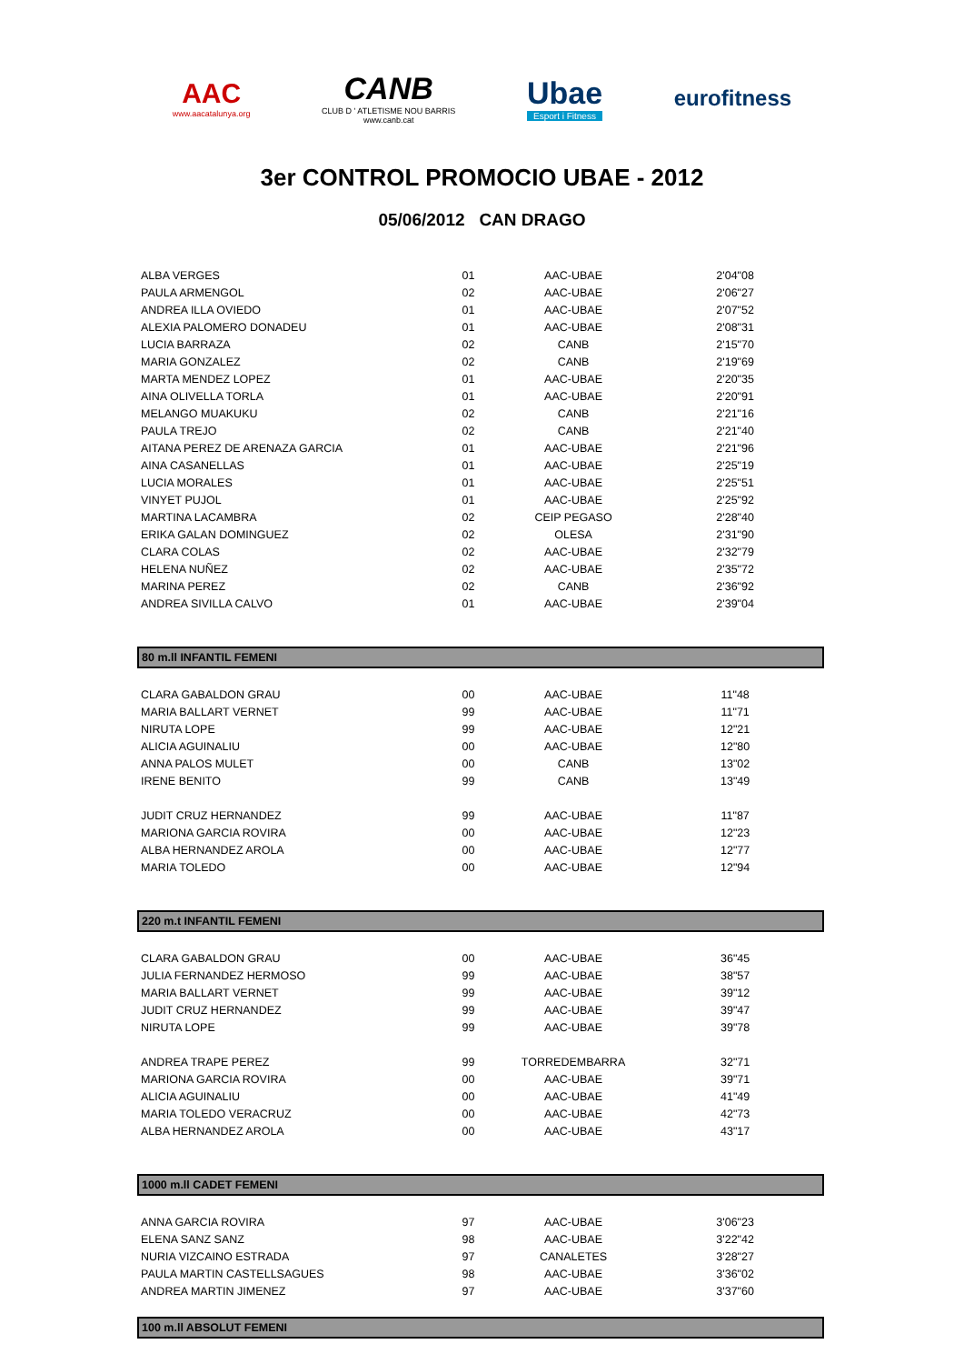AAC
www.aacatalunya.org
CANB
CLUB D ' ATLETISME NOU BARRIS
www.canb.cat
Ubae
Esport i Fitness
eurofitness
3er CONTROL PROMOCIO UBAE - 2012
05/06/2012 CAN DRAGO
| ALBA VERGES | 01 | AAC-UBAE | 2'04"08 |
| PAULA ARMENGOL | 02 | AAC-UBAE | 2'06"27 |
| ANDREA ILLA OVIEDO | 01 | AAC-UBAE | 2'07"52 |
| ALEXIA PALOMERO DONADEU | 01 | AAC-UBAE | 2'08"31 |
| LUCIA BARRAZA | 02 | CANB | 2'15"70 |
| MARIA GONZALEZ | 02 | CANB | 2'19"69 |
| MARTA MENDEZ LOPEZ | 01 | AAC-UBAE | 2'20"35 |
| AINA OLIVELLA TORLA | 01 | AAC-UBAE | 2'20"91 |
| MELANGO MUAKUKU | 02 | CANB | 2'21"16 |
| PAULA TREJO | 02 | CANB | 2'21"40 |
| AITANA PEREZ DE ARENAZA GARCIA | 01 | AAC-UBAE | 2'21"96 |
| AINA CASANELLAS | 01 | AAC-UBAE | 2'25"19 |
| LUCIA MORALES | 01 | AAC-UBAE | 2'25"51 |
| VINYET PUJOL | 01 | AAC-UBAE | 2'25"92 |
| MARTINA LACAMBRA | 02 | CEIP PEGASO | 2'28"40 |
| ERIKA GALAN DOMINGUEZ | 02 | OLESA | 2'31"90 |
| CLARA COLAS | 02 | AAC-UBAE | 2'32"79 |
| HELENA NUÑEZ | 02 | AAC-UBAE | 2'35"72 |
| MARINA PEREZ | 02 | CANB | 2'36"92 |
| ANDREA SIVILLA CALVO | 01 | AAC-UBAE | 2'39"04 |
| 80 m.ll INFANTIL FEMENI | | | |
| CLARA GABALDON GRAU | 00 | AAC-UBAE | 11"48 |
| MARIA BALLART VERNET | 99 | AAC-UBAE | 11"71 |
| NIRUTA LOPE | 99 | AAC-UBAE | 12"21 |
| ALICIA AGUINALIU | 00 | AAC-UBAE | 12"80 |
| ANNA PALOS MULET | 00 | CANB | 13"02 |
| IRENE BENITO | 99 | CANB | 13"49 |
| JUDIT CRUZ HERNANDEZ | 99 | AAC-UBAE | 11"87 |
| MARIONA GARCIA ROVIRA | 00 | AAC-UBAE | 12"23 |
| ALBA HERNANDEZ AROLA | 00 | AAC-UBAE | 12"77 |
| MARIA TOLEDO | 00 | AAC-UBAE | 12"94 |
| 220 m.t INFANTIL FEMENI | | | |
| CLARA GABALDON GRAU | 00 | AAC-UBAE | 36"45 |
| JULIA FERNANDEZ HERMOSO | 99 | AAC-UBAE | 38"57 |
| MARIA BALLART VERNET | 99 | AAC-UBAE | 39"12 |
| JUDIT CRUZ HERNANDEZ | 99 | AAC-UBAE | 39"47 |
| NIRUTA LOPE | 99 | AAC-UBAE | 39"78 |
| ANDREA TRAPE PEREZ | 99 | TORREDEMBARRA | 32"71 |
| MARIONA GARCIA ROVIRA | 00 | AAC-UBAE | 39"71 |
| ALICIA AGUINALIU | 00 | AAC-UBAE | 41"49 |
| MARIA TOLEDO VERACRUZ | 00 | AAC-UBAE | 42"73 |
| ALBA HERNANDEZ AROLA | 00 | AAC-UBAE | 43"17 |
| 1000 m.ll CADET FEMENI | | | |
| ANNA GARCIA ROVIRA | 97 | AAC-UBAE | 3'06"23 |
| ELENA SANZ SANZ | 98 | AAC-UBAE | 3'22"42 |
| NURIA VIZCAINO ESTRADA | 97 | CANALETES | 3'28"27 |
| PAULA MARTIN CASTELLSAGUES | 98 | AAC-UBAE | 3'36"02 |
| ANDREA MARTIN JIMENEZ | 97 | AAC-UBAE | 3'37"60 |
| 100 m.ll ABSOLUT FEMENI | | | |